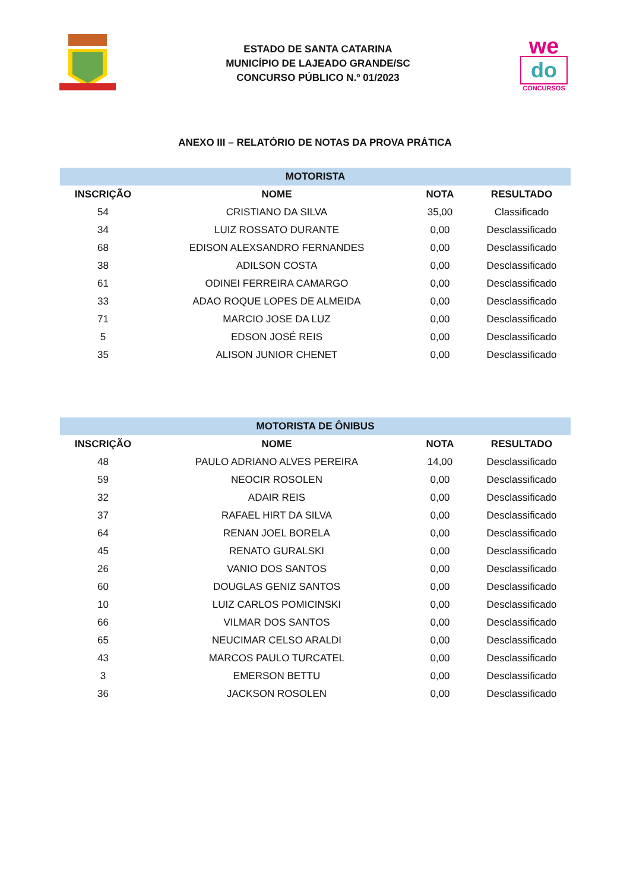ESTADO DE SANTA CATARINA
MUNICÍPIO DE LAJEADO GRANDE/SC
CONCURSO PÚBLICO N.º 01/2023
we
do
CONCURSOS
ANEXO III – RELATÓRIO DE NOTAS DA PROVA PRÁTICA
| MOTORISTA | | | |
| --- | --- | --- | --- |
| INSCRIÇÃO | NOME | NOTA | RESULTADO |
| 54 | CRISTIANO DA SILVA | 35,00 | Classificado |
| 34 | LUIZ ROSSATO DURANTE | 0,00 | Desclassificado |
| 68 | EDISON ALEXSANDRO FERNANDES | 0,00 | Desclassificado |
| 38 | ADILSON COSTA | 0,00 | Desclassificado |
| 61 | ODINEI FERREIRA CAMARGO | 0,00 | Desclassificado |
| 33 | ADAO ROQUE LOPES DE ALMEIDA | 0,00 | Desclassificado |
| 71 | MARCIO JOSE DA LUZ | 0,00 | Desclassificado |
| 5 | EDSON JOSÉ REIS | 0,00 | Desclassificado |
| 35 | ALISON JUNIOR CHENET | 0,00 | Desclassificado |
| MOTORISTA DE ÔNIBUS | | | |
| --- | --- | --- | --- |
| INSCRIÇÃO | NOME | NOTA | RESULTADO |
| 48 | PAULO ADRIANO ALVES PEREIRA | 14,00 | Desclassificado |
| 59 | NEOCIR ROSOLEN | 0,00 | Desclassificado |
| 32 | ADAIR REIS | 0,00 | Desclassificado |
| 37 | RAFAEL HIRT DA SILVA | 0,00 | Desclassificado |
| 64 | RENAN JOEL BORELA | 0,00 | Desclassificado |
| 45 | RENATO GURALSKI | 0,00 | Desclassificado |
| 26 | VANIO DOS SANTOS | 0,00 | Desclassificado |
| 60 | DOUGLAS GENIZ SANTOS | 0,00 | Desclassificado |
| 10 | LUIZ CARLOS POMICINSKI | 0,00 | Desclassificado |
| 66 | VILMAR DOS SANTOS | 0,00 | Desclassificado |
| 65 | NEUCIMAR CELSO ARALDI | 0,00 | Desclassificado |
| 43 | MARCOS PAULO TURCATEL | 0,00 | Desclassificado |
| 3 | EMERSON BETTU | 0,00 | Desclassificado |
| 36 | JACKSON ROSOLEN | 0,00 | Desclassificado |